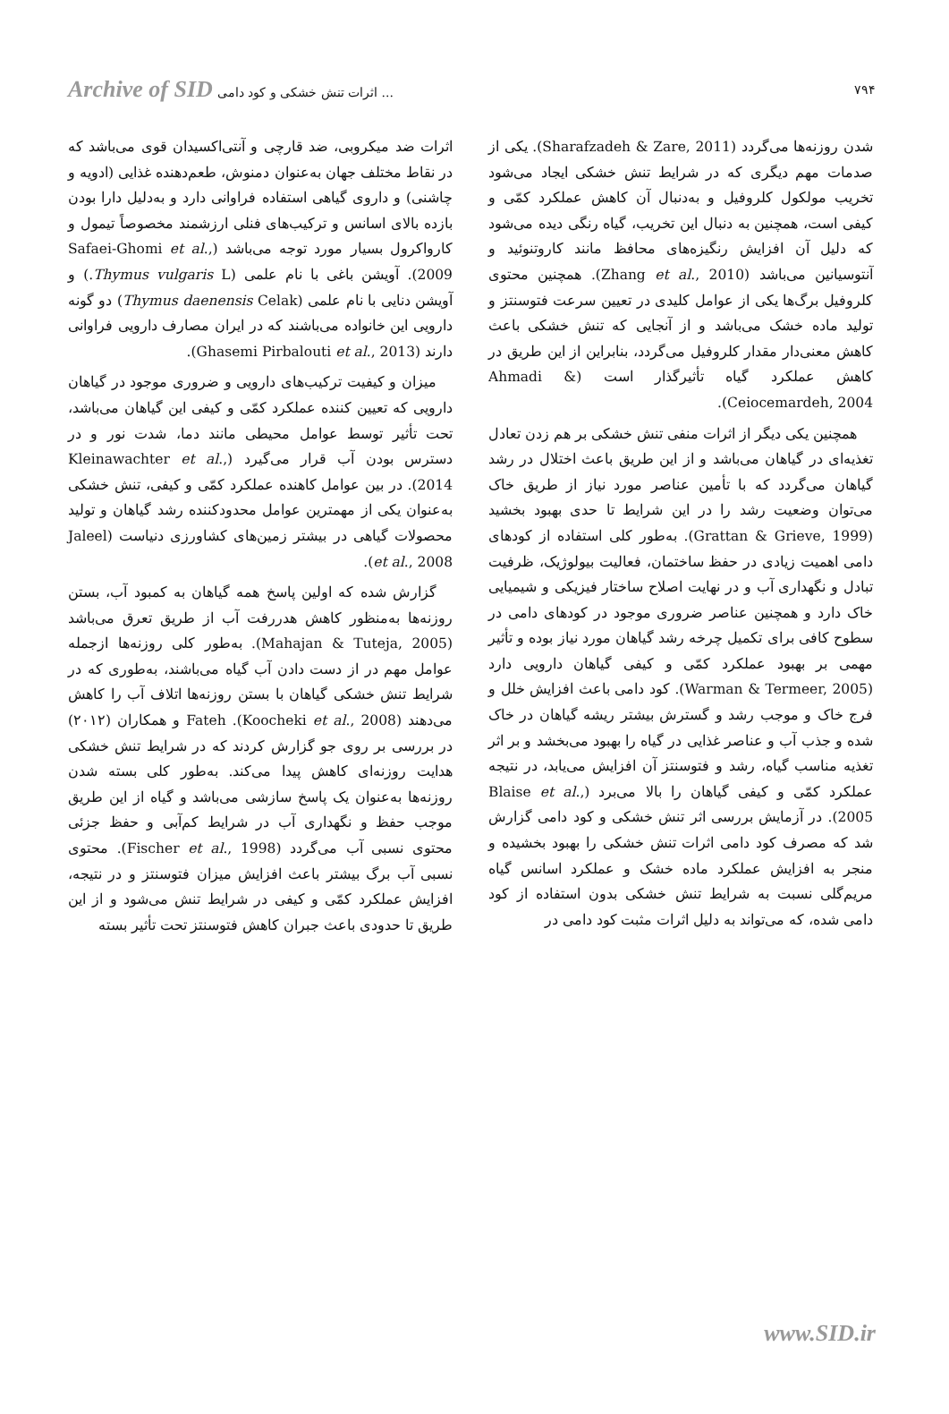Archive of SID اثرات تنش خشکی و کود دامی ...
۷۹۴
اثرات ضد میکروبی، ضد قارچی و آنتی‌اکسیدان قوی می‌باشد که در نقاط مختلف جهان به‌عنوان دمنوش، طعم‌دهنده غذایی (ادویه و چاشنی) و داروی گیاهی استفاده فراوانی دارد و به‌دلیل دارا بودن بازده بالای اسانس و ترکیب‌های فنلی ارزشمند مخصوصاً تیمول و کارواکرول بسیار مورد توجه می‌باشد (Safaei-Ghomi et al., 2009). آویشن باغی با نام علمی (Thymus vulgaris L.) و آویشن دنایی با نام علمی (Thymus daenensis Celak) دو گونه دارویی این خانواده می‌باشند که در ایران مصارف دارویی فراوانی دارند (Ghasemi Pirbalouti et al., 2013).
میزان و کیفیت ترکیب‌های دارویی و ضروری موجود در گیاهان دارویی که تعیین کننده عملکرد کمّی و کیفی این گیاهان می‌باشد، تحت تأثیر توسط عوامل محیطی مانند دما، شدت نور و در دسترس بودن آب قرار می‌گیرد (Kleinawachter et al., 2014). در بین عوامل کاهنده عملکرد کمّی و کیفی، تنش خشکی به‌عنوان یکی از مهمترین عوامل محدودکننده رشد گیاهان و تولید محصولات گیاهی در بیشتر زمین‌های کشاورزی دنیاست (Jaleel et al., 2008).
گزارش شده که اولین پاسخ همه گیاهان به کمبود آب، بستن روزنه‌ها به‌منظور کاهش هدررفت آب از طریق تعرق می‌باشد (Mahajan & Tuteja, 2005). به‌طور کلی روزنه‌ها ازجمله عوامل مهم در از دست دادن آب گیاه می‌باشند، به‌طوری که در شرایط تنش خشکی گیاهان با بستن روزنه‌ها اتلاف آب را کاهش می‌دهند (Koocheki et al., 2008). Fateh و همکاران (۲۰۱۲) در بررسی بر روی جو گزارش کردند که در شرایط تنش خشکی هدایت روزنه‌ای کاهش پیدا می‌کند. به‌طور کلی بسته شدن روزنه‌ها به‌عنوان یک پاسخ سازشی می‌باشد و گیاه از این طریق موجب حفظ و نگهداری آب در شرایط کم‌آبی و حفظ جزئی محتوی نسبی آب می‌گردد (Fischer et al., 1998). محتوی نسبی آب برگ بیشتر باعث افزایش میزان فتوسنتز و در نتیجه، افزایش عملکرد کمّی و کیفی در شرایط تنش می‌شود و از این طریق تا حدودی باعث جبران کاهش فتوسنتز تحت تأثیر بسته
شدن روزنه‌ها می‌گردد (Sharafzadeh & Zare, 2011). یکی از صدمات مهم دیگری که در شرایط تنش خشکی ایجاد می‌شود تخریب مولکول کلروفیل و به‌دنبال آن کاهش عملکرد کمّی و کیفی است، همچنین به دنبال این تخریب، گیاه رنگی دیده می‌شود که دلیل آن افزایش رنگیزه‌های محافظ مانند کاروتنوئید و آنتوسیانین می‌باشد (Zhang et al., 2010). همچنین محتوی کلروفیل برگ‌ها یکی از عوامل کلیدی در تعیین سرعت فتوسنتز و تولید ماده خشک می‌باشد و از آنجایی که تنش خشکی باعث کاهش معنی‌دار مقدار کلروفیل می‌گردد، بنابراین از این طریق در کاهش عملکرد گیاه تأثیرگذار است (Ahmadi & Ceiocemardeh, 2004).
همچنین یکی دیگر از اثرات منفی تنش خشکی بر هم زدن تعادل تغذیه‌ای در گیاهان می‌باشد و از این طریق باعث اختلال در رشد گیاهان می‌گردد که با تأمین عناصر مورد نیاز از طریق خاک می‌توان وضعیت رشد را در این شرایط تا حدی بهبود بخشید (Grattan & Grieve, 1999). به‌طور کلی استفاده از کودهای دامی اهمیت زیادی در حفظ ساختمان، فعالیت بیولوژیک، ظرفیت تبادل و نگهداری آب و در نهایت اصلاح ساختار فیزیکی و شیمیایی خاک دارد و همچنین عناصر ضروری موجود در کودهای دامی در سطوح کافی برای تکمیل چرخه رشد گیاهان مورد نیاز بوده و تأثیر مهمی بر بهبود عملکرد کمّی و کیفی گیاهان دارویی دارد (Warman & Termeer, 2005). کود دامی باعث افزایش خلل و فرج خاک و موجب رشد و گسترش بیشتر ریشه گیاهان در خاک شده و جذب آب و عناصر غذایی در گیاه را بهبود می‌بخشد و بر اثر تغذیه مناسب گیاه، رشد و فتوسنتز آن افزایش می‌یابد، در نتیجه عملکرد کمّی و کیفی گیاهان را بالا می‌برد (Blaise et al., 2005). در آزمایش بررسی اثر تنش خشکی و کود دامی گزارش شد که مصرف کود دامی اثرات تنش خشکی را بهبود بخشیده و منجر به افزایش عملکرد ماده خشک و عملکرد اسانس گیاه مریم‌گلی نسبت به شرایط تنش خشکی بدون استفاده از کود دامی شده، که می‌تواند به دلیل اثرات مثبت کود دامی در
www.SID.ir